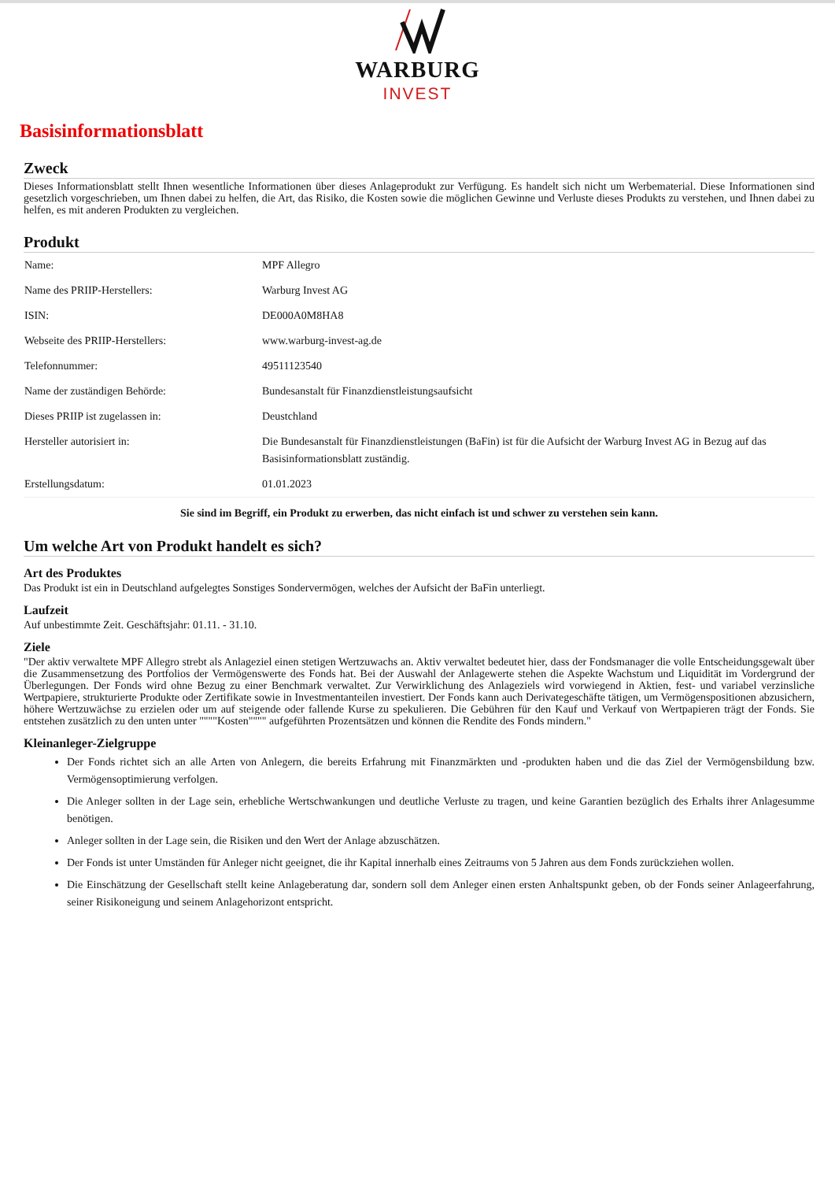WARBURG
INVEST
Basisinformationsblatt
Zweck
Dieses Informationsblatt stellt Ihnen wesentliche Informationen über dieses Anlageprodukt zur Verfügung. Es handelt sich nicht um Werbematerial. Diese Informationen sind gesetzlich vorgeschrieben, um Ihnen dabei zu helfen, die Art, das Risiko, die Kosten sowie die möglichen Gewinne und Verluste dieses Produkts zu verstehen, und Ihnen dabei zu helfen, es mit anderen Produkten zu vergleichen.
Produkt
| Name: | MPF Allegro |
| Name des PRIIP-Herstellers: | Warburg Invest AG |
| ISIN: | DE000A0M8HA8 |
| Webseite des PRIIP-Herstellers: | www.warburg-invest-ag.de |
| Telefonnummer: | 49511123540 |
| Name der zuständigen Behörde: | Bundesanstalt für Finanzdienstleistungsaufsicht |
| Dieses PRIIP ist zugelassen in: | Deustchland |
| Hersteller autorisiert in: | Die Bundesanstalt für Finanzdienstleistungen (BaFin) ist für die Aufsicht der Warburg Invest AG in Bezug auf das Basisinformationsblatt zuständig. |
| Erstellungsdatum: | 01.01.2023 |
Sie sind im Begriff, ein Produkt zu erwerben, das nicht einfach ist und schwer zu verstehen sein kann.
Um welche Art von Produkt handelt es sich?
Art des Produktes
Das Produkt ist ein in Deutschland aufgelegtes Sonstiges Sondervermögen, welches der Aufsicht der BaFin unterliegt.
Laufzeit
Auf unbestimmte Zeit. Geschäftsjahr: 01.11. - 31.10.
Ziele
"Der aktiv verwaltete MPF Allegro strebt als Anlageziel einen stetigen Wertzuwachs an. Aktiv verwaltet bedeutet hier, dass der Fondsmanager die volle Entscheidungsgewalt über die Zusammensetzung des Portfolios der Vermögenswerte des Fonds hat. Bei der Auswahl der Anlagewerte stehen die Aspekte Wachstum und Liquidität im Vordergrund der Überlegungen. Der Fonds wird ohne Bezug zu einer Benchmark verwaltet. Zur Verwirklichung des Anlageziels wird vorwiegend in Aktien, fest- und variabel verzinsliche Wertpapiere, strukturierte Produkte oder Zertifikate sowie in Investmentanteilen investiert. Der Fonds kann auch Derivategeschäfte tätigen, um Vermögenspositionen abzusichern, höhere Wertzuwächse zu erzielen oder um auf steigende oder fallende Kurse zu spekulieren. Die Gebühren für den Kauf und Verkauf von Wertpapieren trägt der Fonds. Sie entstehen zusätzlich zu den unten unter """"Kosten"""" aufgeführten Prozentsätzen und können die Rendite des Fonds mindern."
Kleinanleger-Zielgruppe
Der Fonds richtet sich an alle Arten von Anlegern, die bereits Erfahrung mit Finanzmärkten und -produkten haben und die das Ziel der Vermögensbildung bzw. Vermögensoptimierung verfolgen.
Die Anleger sollten in der Lage sein, erhebliche Wertschwankungen und deutliche Verluste zu tragen, und keine Garantien bezüglich des Erhalts ihrer Anlagesumme benötigen.
Anleger sollten in der Lage sein, die Risiken und den Wert der Anlage abzuschätzen.
Der Fonds ist unter Umständen für Anleger nicht geeignet, die ihr Kapital innerhalb eines Zeitraums von 5 Jahren aus dem Fonds zurückziehen wollen.
Die Einschätzung der Gesellschaft stellt keine Anlageberatung dar, sondern soll dem Anleger einen ersten Anhaltspunkt geben, ob der Fonds seiner Anlageerfahrung, seiner Risikoneigung und seinem Anlagehorizont entspricht.